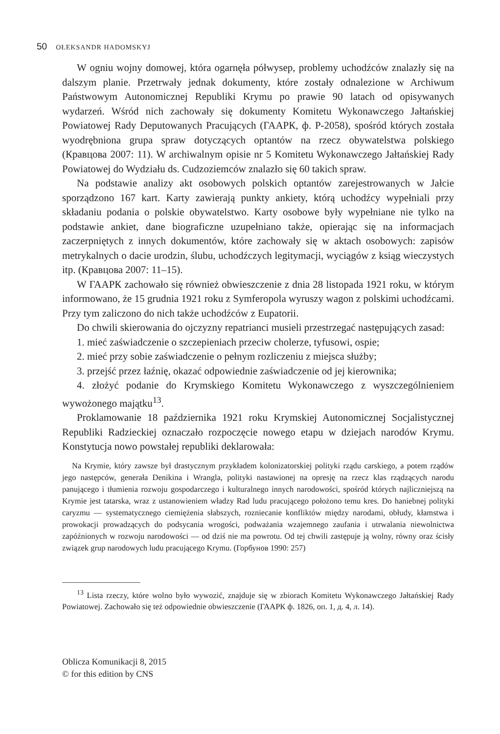50 OŁEKSANDR HADOMSKYJ
W ogniu wojny domowej, która ogarnęła półwysep, problemy uchodźców znalazły się na dalszym planie. Przetrwały jednak dokumenty, które zostały odnalezione w Archiwum Państwowym Autonomicznej Republiki Krymu po prawie 90 latach od opisywanych wydarzeń. Wśród nich zachowały się dokumenty Komitetu Wykonawczego Jałtańskiej Powiatowej Rady Deputowanych Pracujących (ГААРК, ф. Р-2058), spośród których została wyodrębniona grupa spraw dotyczących optantów na rzecz obywatelstwa polskiego (Кравцова 2007: 11). W archiwalnym opisie nr 5 Komitetu Wykonawczego Jałtańskiej Rady Powiatowej do Wydziału ds. Cudzoziemców znalazło się 60 takich spraw.
Na podstawie analizy akt osobowych polskich optantów zarejestrowanych w Jałcie sporządzono 167 kart. Karty zawierają punkty ankiety, którą uchodźcy wypełniali przy składaniu podania o polskie obywatelstwo. Karty osobowe były wypełniane nie tylko na podstawie ankiet, dane biograficzne uzupełniano także, opierając się na informacjach zaczerpniętych z innych dokumentów, które zachowały się w aktach osobowych: zapisów metrykalnych o dacie urodzin, ślubu, uchodźczych legitymacji, wyciągów z ksiąg wieczystych itp. (Кравцова 2007: 11–15).
W ГААРК zachowało się również obwieszczenie z dnia 28 listopada 1921 roku, w którym informowano, że 15 grudnia 1921 roku z Symferopola wyruszy wagon z polskimi uchodźcami. Przy tym zaliczono do nich także uchodźców z Eupatorii.
Do chwili skierowania do ojczyzny repatrianci musieli przestrzegać następujących zasad:
1. mieć zaświadczenie o szczepieniach przeciw cholerze, tyfusowi, ospie;
2. mieć przy sobie zaświadczenie o pełnym rozliczeniu z miejsca służby;
3. przejść przez łaźnię, okazać odpowiednie zaświadczenie od jej kierownika;
4. złożyć podanie do Krymskiego Komitetu Wykonawczego z wyszczególnieniem wywożonego majątku<sup>13</sup>.
Proklamowanie 18 października 1921 roku Krymskiej Autonomicznej Socjalistycznej Republiki Radzieckiej oznaczało rozpoczęcie nowego etapu w dziejach narodów Krymu. Konstytucja nowo powstałej republiki deklarowała:
Na Krymie, który zawsze był drastycznym przykładem kolonizatorskiej polityki rządu carskiego, a potem rządów jego następców, generała Denikina i Wrangla, polityki nastawionej na opresję na rzecz klas rządzących narodu panującego i tłumienia rozwoju gospodarczego i kulturalnego innych narodowości, spośród których najliczniejszą na Krymie jest tatarska, wraz z ustanowieniem władzy Rad ludu pracującego położono temu kres. Do haniebnej polityki caryzmu — systematycznego ciemiężenia słabszych, rozniecanie konfliktów między narodami, obłudy, kłamstwa i prowokacji prowadzących do podsycania wrogości, podważania wzajemnego zaufania i utrwalania niewolnictwa zapóźnionych w rozwoju narodowości — od dziś nie ma powrotu. Od tej chwili zastępuje ją wolny, równy oraz ścisły związek grup narodowych ludu pracującego Krymu. (Горбунов 1990: 257)
<sup>13</sup> Lista rzeczy, które wolno było wywozić, znajduje się w zbiorach Komitetu Wykonawczego Jałtańskiej Rady Powiatowej. Zachowało się też odpowiednie obwieszczenie (ГААРК ф. 1826, оп. 1, д. 4, л. 14).
Oblicza Komunikacji 8, 2015
© for this edition by CNS